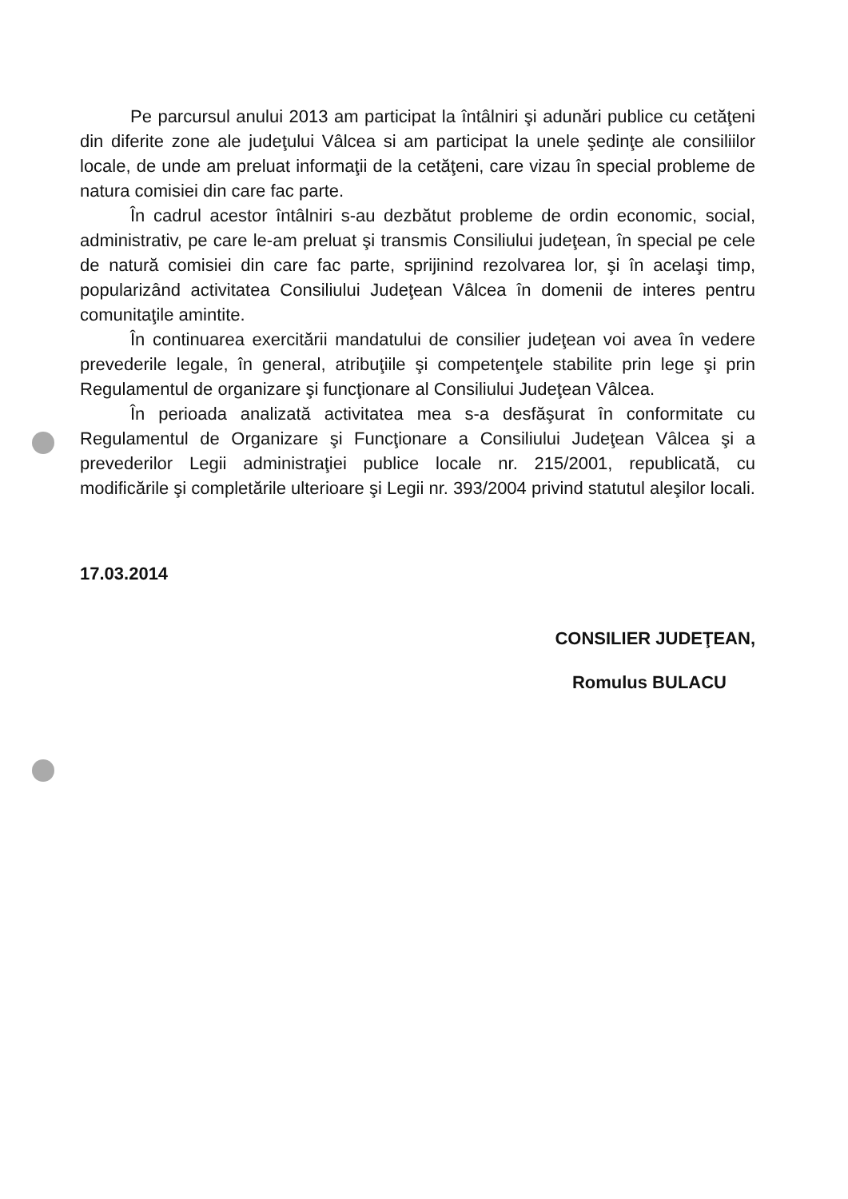Pe parcursul anului 2013 am participat la întâlniri şi adunări publice cu cetăţeni din diferite zone ale judeţului Vâlcea si am participat la unele şedinţe ale consiliilor locale, de unde am preluat informaţii de la cetăţeni, care vizau în special probleme de natura comisiei din care fac parte.
În cadrul acestor întâlniri s-au dezbătut probleme de ordin economic, social, administrativ, pe care le-am preluat şi transmis Consiliului judeţean, în special pe cele de natură comisiei din care fac parte, sprijinind rezolvarea lor, şi în acelaşi timp, popularizând activitatea Consiliului Judeţean Vâlcea în domenii de interes pentru comunitaţile amintite.
În continuarea exercitării mandatului de consilier judeţean voi avea în vedere prevederile legale, în general, atribuţiile şi competenţele stabilite prin lege şi prin Regulamentul de organizare şi funcţionare al Consiliului Judeţean Vâlcea.
În perioada analizată activitatea mea s-a desfăşurat în conformitate cu Regulamentul de Organizare şi Funcţionare a Consiliului Judeţean Vâlcea şi a prevederilor Legii administraţiei publice locale nr. 215/2001, republicată, cu modificările şi completările ulterioare şi Legii nr. 393/2004 privind statutul aleşilor locali.
17.03.2014
CONSILIER JUDEŢEAN,
Romulus BULACU